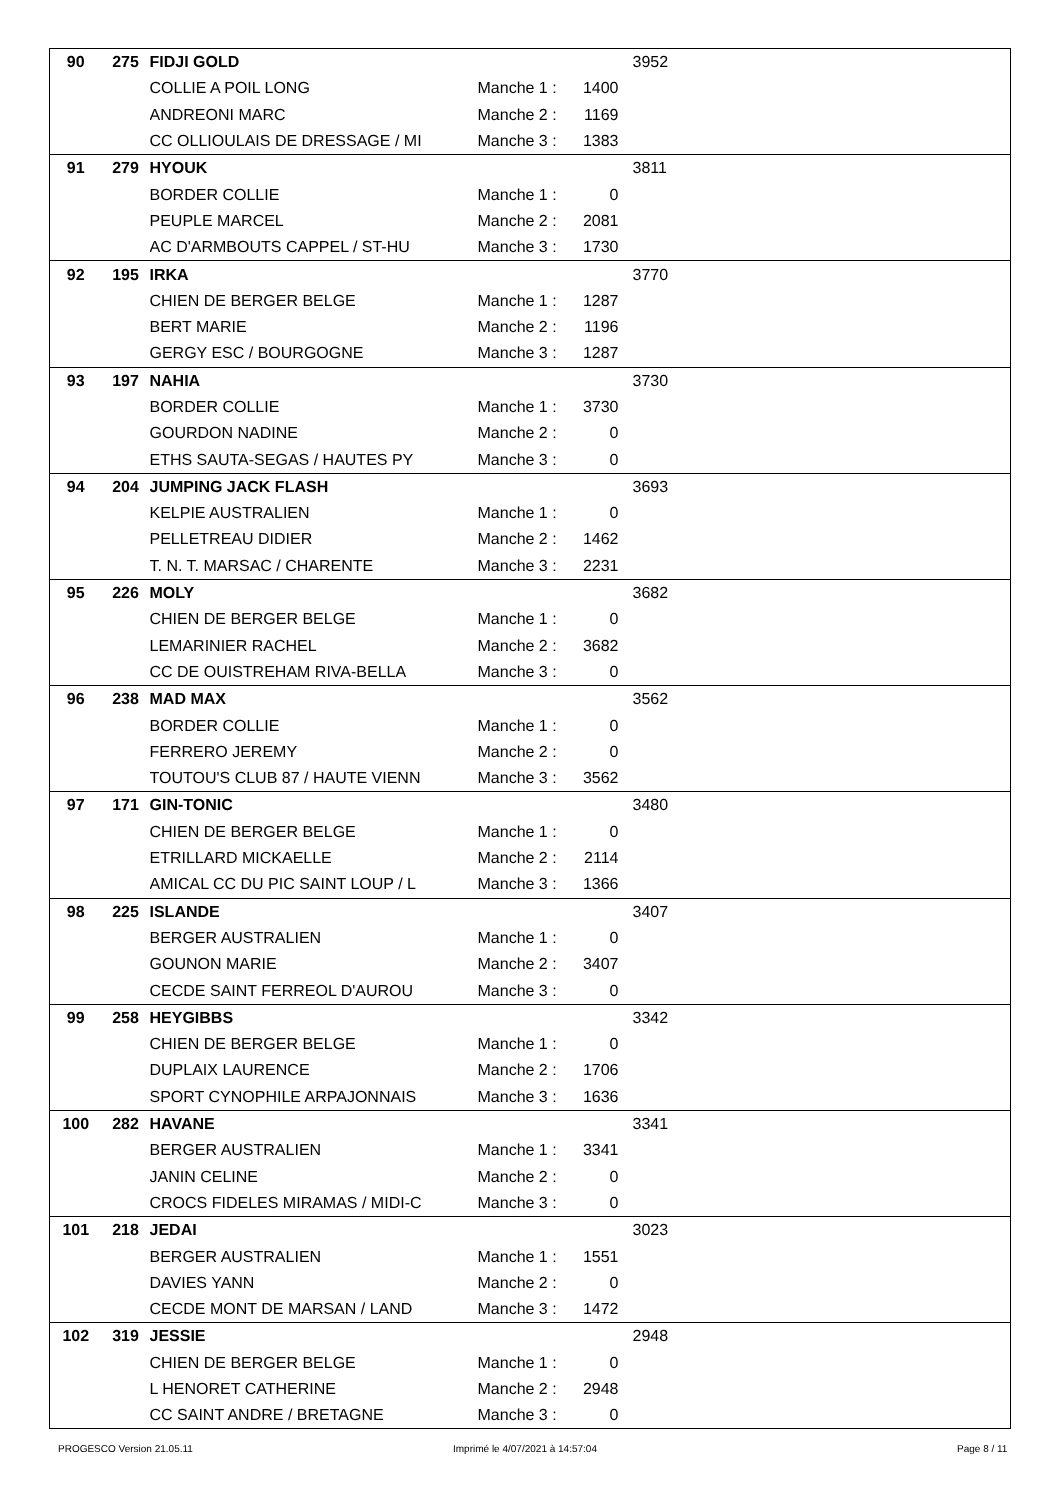| 90 | 275 | FIDJI GOLD | | | 3952 | |
| | | COLLIE A POIL LONG | Manche 1 : | 1400 | | |
| | | ANDREONI MARC | Manche 2 : | 1169 | | |
| | | CC OLLIOULAIS DE DRESSAGE / MI | Manche 3 : | 1383 | | |
| 91 | 279 | HYOUK | | | 3811 | |
| | | BORDER COLLIE | Manche 1 : | 0 | | |
| | | PEUPLE MARCEL | Manche 2 : | 2081 | | |
| | | AC D'ARMBOUTS CAPPEL / ST-HU | Manche 3 : | 1730 | | |
| 92 | 195 | IRKA | | | 3770 | |
| | | CHIEN DE BERGER BELGE | Manche 1 : | 1287 | | |
| | | BERT MARIE | Manche 2 : | 1196 | | |
| | | GERGY ESC / BOURGOGNE | Manche 3 : | 1287 | | |
| 93 | 197 | NAHIA | | | 3730 | |
| | | BORDER COLLIE | Manche 1 : | 3730 | | |
| | | GOURDON NADINE | Manche 2 : | 0 | | |
| | | ETHS SAUTA-SEGAS / HAUTES PY | Manche 3 : | 0 | | |
| 94 | 204 | JUMPING JACK FLASH | | | 3693 | |
| | | KELPIE AUSTRALIEN | Manche 1 : | 0 | | |
| | | PELLETREAU DIDIER | Manche 2 : | 1462 | | |
| | | T. N. T. MARSAC / CHARENTE | Manche 3 : | 2231 | | |
| 95 | 226 | MOLY | | | 3682 | |
| | | CHIEN DE BERGER BELGE | Manche 1 : | 0 | | |
| | | LEMARINIER RACHEL | Manche 2 : | 3682 | | |
| | | CC DE OUISTREHAM RIVA-BELLA | Manche 3 : | 0 | | |
| 96 | 238 | MAD MAX | | | 3562 | |
| | | BORDER COLLIE | Manche 1 : | 0 | | |
| | | FERRERO JEREMY | Manche 2 : | 0 | | |
| | | TOUTOU'S CLUB 87 / HAUTE VIENN | Manche 3 : | 3562 | | |
| 97 | 171 | GIN-TONIC | | | 3480 | |
| | | CHIEN DE BERGER BELGE | Manche 1 : | 0 | | |
| | | ETRILLARD MICKAELLE | Manche 2 : | 2114 | | |
| | | AMICAL CC DU PIC SAINT LOUP / L | Manche 3 : | 1366 | | |
| 98 | 225 | ISLANDE | | | 3407 | |
| | | BERGER AUSTRALIEN | Manche 1 : | 0 | | |
| | | GOUNON MARIE | Manche 2 : | 3407 | | |
| | | CECDE SAINT FERREOL D'AUROU | Manche 3 : | 0 | | |
| 99 | 258 | HEYGIBBS | | | 3342 | |
| | | CHIEN DE BERGER BELGE | Manche 1 : | 0 | | |
| | | DUPLAIX LAURENCE | Manche 2 : | 1706 | | |
| | | SPORT CYNOPHILE ARPAJONNAIS | Manche 3 : | 1636 | | |
| 100 | 282 | HAVANE | | | 3341 | |
| | | BERGER AUSTRALIEN | Manche 1 : | 3341 | | |
| | | JANIN CELINE | Manche 2 : | 0 | | |
| | | CROCS FIDELES MIRAMAS / MIDI-C | Manche 3 : | 0 | | |
| 101 | 218 | JEDAI | | | 3023 | |
| | | BERGER AUSTRALIEN | Manche 1 : | 1551 | | |
| | | DAVIES YANN | Manche 2 : | 0 | | |
| | | CECDE MONT DE MARSAN / LAND | Manche 3 : | 1472 | | |
| 102 | 319 | JESSIE | | | 2948 | |
| | | CHIEN DE BERGER BELGE | Manche 1 : | 0 | | |
| | | L HENORET CATHERINE | Manche 2 : | 2948 | | |
| | | CC SAINT ANDRE / BRETAGNE | Manche 3 : | 0 | | |
PROGESCO Version 21.05.11
Imprimé le 4/07/2021 à 14:57:04
Page 8 / 11